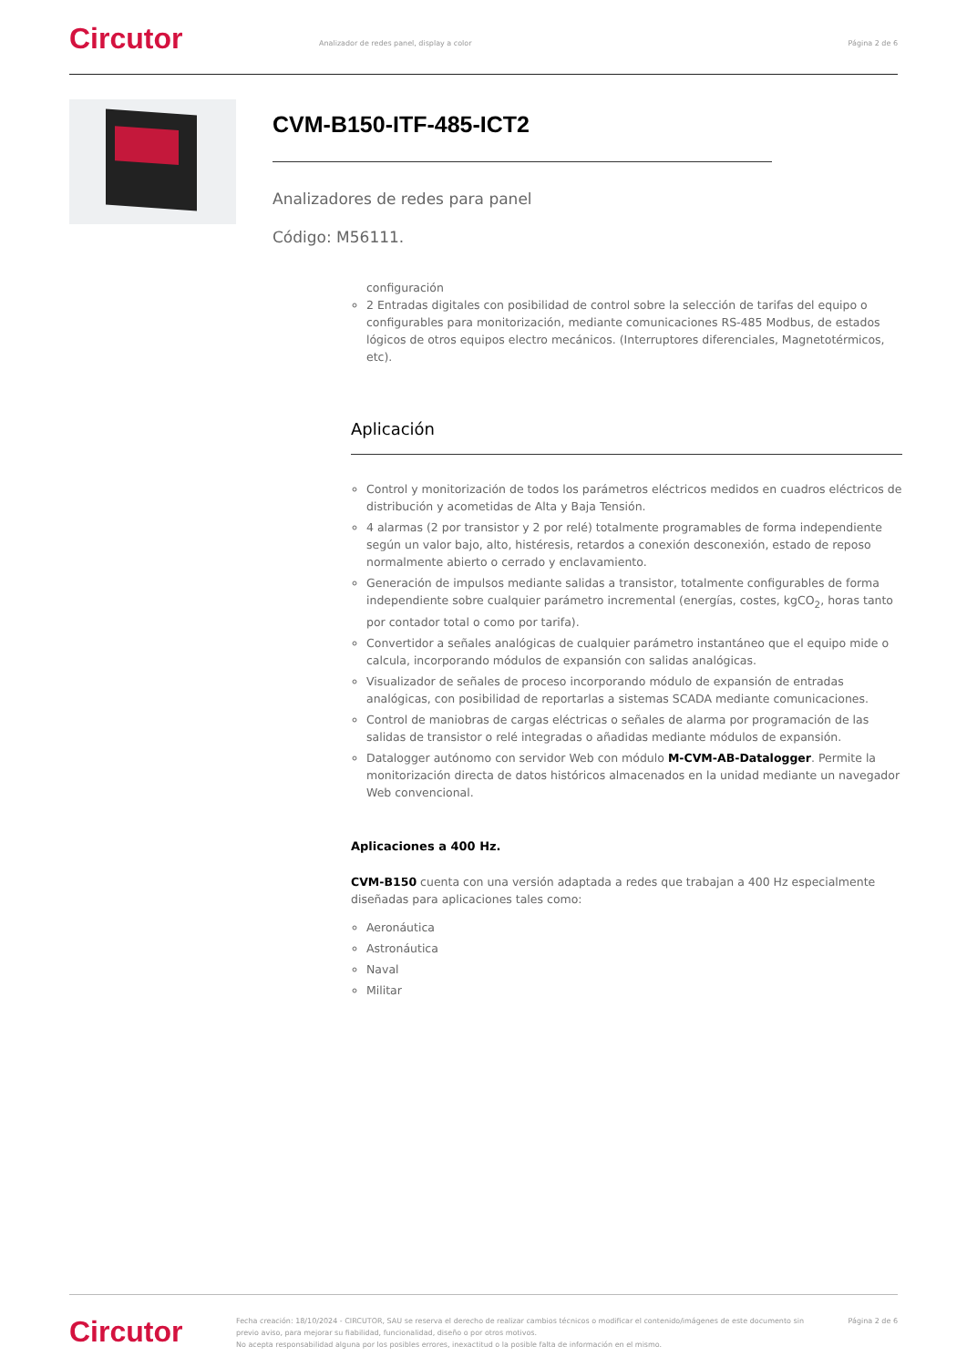Circutor
Analizador de redes panel, display a color
Página 2 de 6
CVM-B150-ITF-485-ICT2
Analizadores de redes para panel
Código: M56111.
configuración
2 Entradas digitales con posibilidad de control sobre la selección de tarifas del equipo o configurables para monitorización, mediante comunicaciones RS-485 Modbus, de estados lógicos de otros equipos electro mecánicos. (Interruptores diferenciales, Magnetotérmicos, etc).
Aplicación
Control y monitorización de todos los parámetros eléctricos medidos en cuadros eléctricos de distribución y acometidas de Alta y Baja Tensión.
4 alarmas (2 por transistor y 2 por relé) totalmente programables de forma independiente según un valor bajo, alto, histéresis, retardos a conexión desconexión, estado de reposo normalmente abierto o cerrado y enclavamiento.
Generación de impulsos mediante salidas a transistor, totalmente configurables de forma independiente sobre cualquier parámetro incremental (energías, costes, kgCO<sub>2</sub>, horas tanto por contador total o como por tarifa).
Convertidor a señales analógicas de cualquier parámetro instantáneo que el equipo mide o calcula, incorporando módulos de expansión con salidas analógicas.
Visualizador de señales de proceso incorporando módulo de expansión de entradas analógicas, con posibilidad de reportarlas a sistemas SCADA mediante comunicaciones.
Control de maniobras de cargas eléctricas o señales de alarma por programación de las salidas de transistor o relé integradas o añadidas mediante módulos de expansión.
Datalogger autónomo con servidor Web con módulo M-CVM-AB-Datalogger. Permite la monitorización directa de datos históricos almacenados en la unidad mediante un navegador Web convencional.
Aplicaciones a 400 Hz.
CVM-B150 cuenta con una versión adaptada a redes que trabajan a 400 Hz especialmente diseñadas para aplicaciones tales como:
Aeronáutica
Astronáutica
Naval
Militar
Circutor
Fecha creación: 18/10/2024 - CIRCUTOR, SAU se reserva el derecho de realizar cambios técnicos o modificar el contenido/imágenes de este documento sin previo aviso, para mejorar su fiabilidad, funcionalidad, diseño o por otros motivos.
No acepta responsabilidad alguna por los posibles errores, inexactitud o la posible falta de información en el mismo.
Página 2 de 6